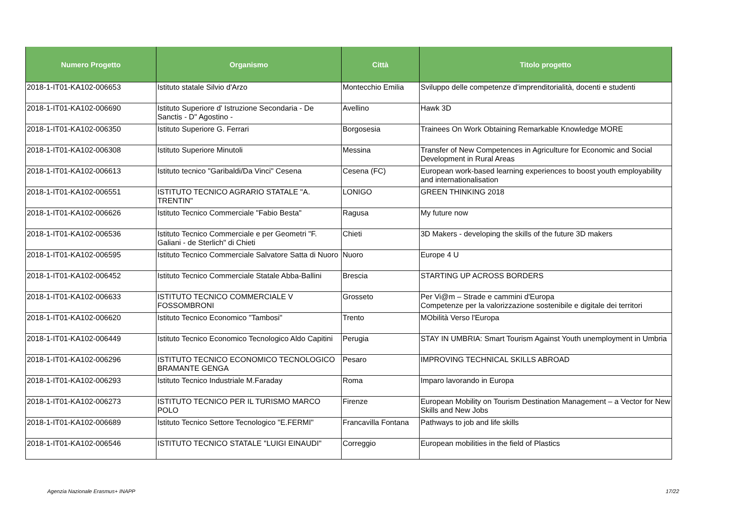| Numero Progetto | Organismo | Città | Titolo progetto |
| --- | --- | --- | --- |
| 2018-1-IT01-KA102-006653 | Istituto statale Silvio d'Arzo | Montecchio Emilia | Sviluppo delle competenze d'imprenditorialità, docenti e studenti |
| 2018-1-IT01-KA102-006690 | Istituto Superiore d' Istruzione Secondaria - De Sanctis - D" Agostino - | Avellino | Hawk 3D |
| 2018-1-IT01-KA102-006350 | Istituto Superiore G. Ferrari | Borgosesia | Trainees On Work Obtaining Remarkable Knowledge MORE |
| 2018-1-IT01-KA102-006308 | Istituto Superiore Minutoli | Messina | Transfer of New Competences in Agriculture for Economic and Social Development in Rural Areas |
| 2018-1-IT01-KA102-006613 | Istituto tecnico "Garibaldi/Da Vinci" Cesena | Cesena (FC) | European work-based learning experiences to boost youth employability and internationalisation |
| 2018-1-IT01-KA102-006551 | ISTITUTO TECNICO AGRARIO STATALE "A. TRENTIN" | LONIGO | GREEN THINKING 2018 |
| 2018-1-IT01-KA102-006626 | Istituto Tecnico Commerciale "Fabio Besta" | Ragusa | My future now |
| 2018-1-IT01-KA102-006536 | Istituto Tecnico Commerciale e per Geometri "F. Galiani - de Sterlich" di Chieti | Chieti | 3D Makers - developing the skills of the future 3D makers |
| 2018-1-IT01-KA102-006595 | Istituto Tecnico Commerciale Salvatore Satta di Nuoro | Nuoro | Europe 4 U |
| 2018-1-IT01-KA102-006452 | Istituto Tecnico Commerciale Statale Abba-Ballini | Brescia | STARTING UP ACROSS BORDERS |
| 2018-1-IT01-KA102-006633 | ISTITUTO TECNICO COMMERCIALE V FOSSOMBRONI | Grosseto | Per Vi@m – Strade e cammini d'Europa Competenze per la valorizzazione sostenibile e digitale dei territori |
| 2018-1-IT01-KA102-006620 | Istituto Tecnico Economico "Tambosi" | Trento | MObilità Verso l'Europa |
| 2018-1-IT01-KA102-006449 | Istituto Tecnico Economico Tecnologico Aldo Capitini | Perugia | STAY IN UMBRIA: Smart Tourism Against Youth unemployment in Umbria |
| 2018-1-IT01-KA102-006296 | ISTITUTO TECNICO ECONOMICO TECNOLOGICO BRAMANTE GENGA | Pesaro | IMPROVING TECHNICAL SKILLS ABROAD |
| 2018-1-IT01-KA102-006293 | Istituto Tecnico Industriale M.Faraday | Roma | Imparo lavorando in Europa |
| 2018-1-IT01-KA102-006273 | ISTITUTO TECNICO PER IL TURISMO MARCO POLO | Firenze | European Mobility on Tourism Destination Management – a Vector for New Skills and New Jobs |
| 2018-1-IT01-KA102-006689 | Istituto Tecnico Settore Tecnologico "E.FERMI" | Francavilla Fontana | Pathways to job and life skills |
| 2018-1-IT01-KA102-006546 | ISTITUTO TECNICO STATALE "LUIGI EINAUDI" | Correggio | European mobilities in the field of Plastics |
Agenzia Nazionale Erasmus+ INAPP
17/22